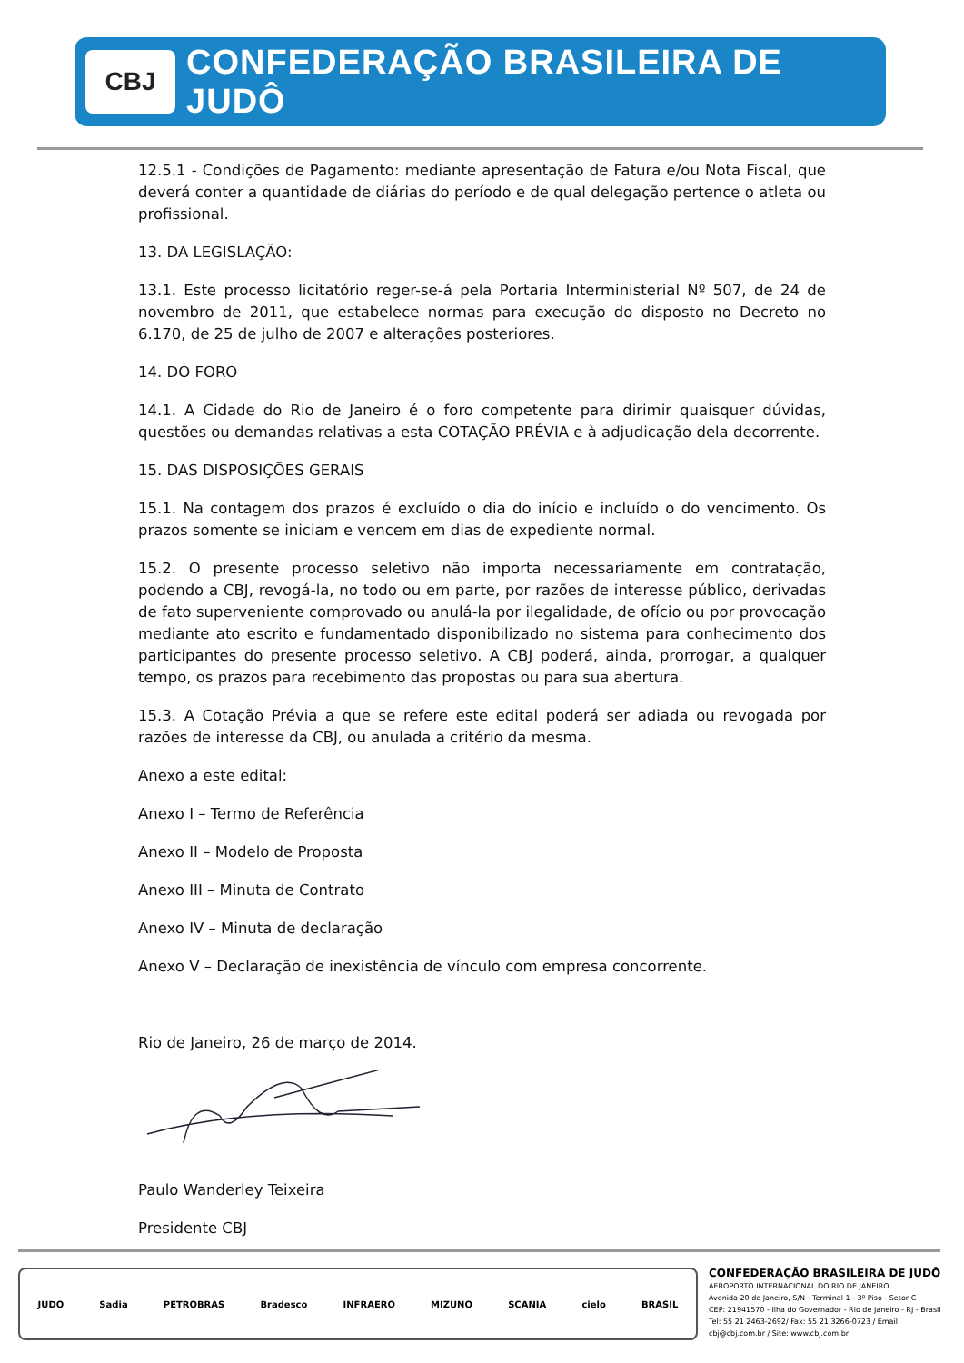CBJ
CONFEDERAÇÃO BRASILEIRA DE JUDÔ
12.5.1 - Condições de Pagamento: mediante apresentação de Fatura e/ou Nota Fiscal, que deverá conter a quantidade de diárias do período e de qual delegação pertence o atleta ou profissional.
13. DA LEGISLAÇÃO:
13.1. Este processo licitatório reger-se-á pela Portaria Interministerial Nº 507, de 24 de novembro de 2011, que estabelece normas para execução do disposto no Decreto no 6.170, de 25 de julho de 2007 e alterações posteriores.
14. DO FORO
14.1. A Cidade do Rio de Janeiro é o foro competente para dirimir quaisquer dúvidas, questões ou demandas relativas a esta COTAÇÃO PRÉVIA e à adjudicação dela decorrente.
15. DAS DISPOSIÇÕES GERAIS
15.1. Na contagem dos prazos é excluído o dia do início e incluído o do vencimento. Os prazos somente se iniciam e vencem em dias de expediente normal.
15.2. O presente processo seletivo não importa necessariamente em contratação, podendo a CBJ, revogá-la, no todo ou em parte, por razões de interesse público, derivadas de fato superveniente comprovado ou anulá-la por ilegalidade, de ofício ou por provocação mediante ato escrito e fundamentado disponibilizado no sistema para conhecimento dos participantes do presente processo seletivo. A CBJ poderá, ainda, prorrogar, a qualquer tempo, os prazos para recebimento das propostas ou para sua abertura.
15.3. A Cotação Prévia a que se refere este edital poderá ser adiada ou revogada por razões de interesse da CBJ, ou anulada a critério da mesma.
Anexo a este edital:
Anexo I – Termo de Referência
Anexo II – Modelo de Proposta
Anexo III – Minuta de Contrato
Anexo IV – Minuta de declaração
Anexo V – Declaração de inexistência de vínculo com empresa concorrente.
Rio de Janeiro, 26 de março de 2014.
Paulo Wanderley Teixeira
Presidente CBJ
JUDO Sadia PETROBRAS Bradesco INFRAERO MIZUNO SCANIA cielo BRASIL
CONFEDERAÇÃO BRASILEIRA DE JUDÔ
AEROPORTO INTERNACIONAL DO RIO DE JANEIRO
Avenida 20 de Janeiro, S/N - Terminal 1 - 3º Piso - Setor C
CEP: 21941570 - Ilha do Governador - Rio de Janeiro - RJ - Brasil
Tel: 55 21 2463-2692/ Fax: 55 21 3266-0723 / Email: cbj@cbj.com.br / Site: www.cbj.com.br